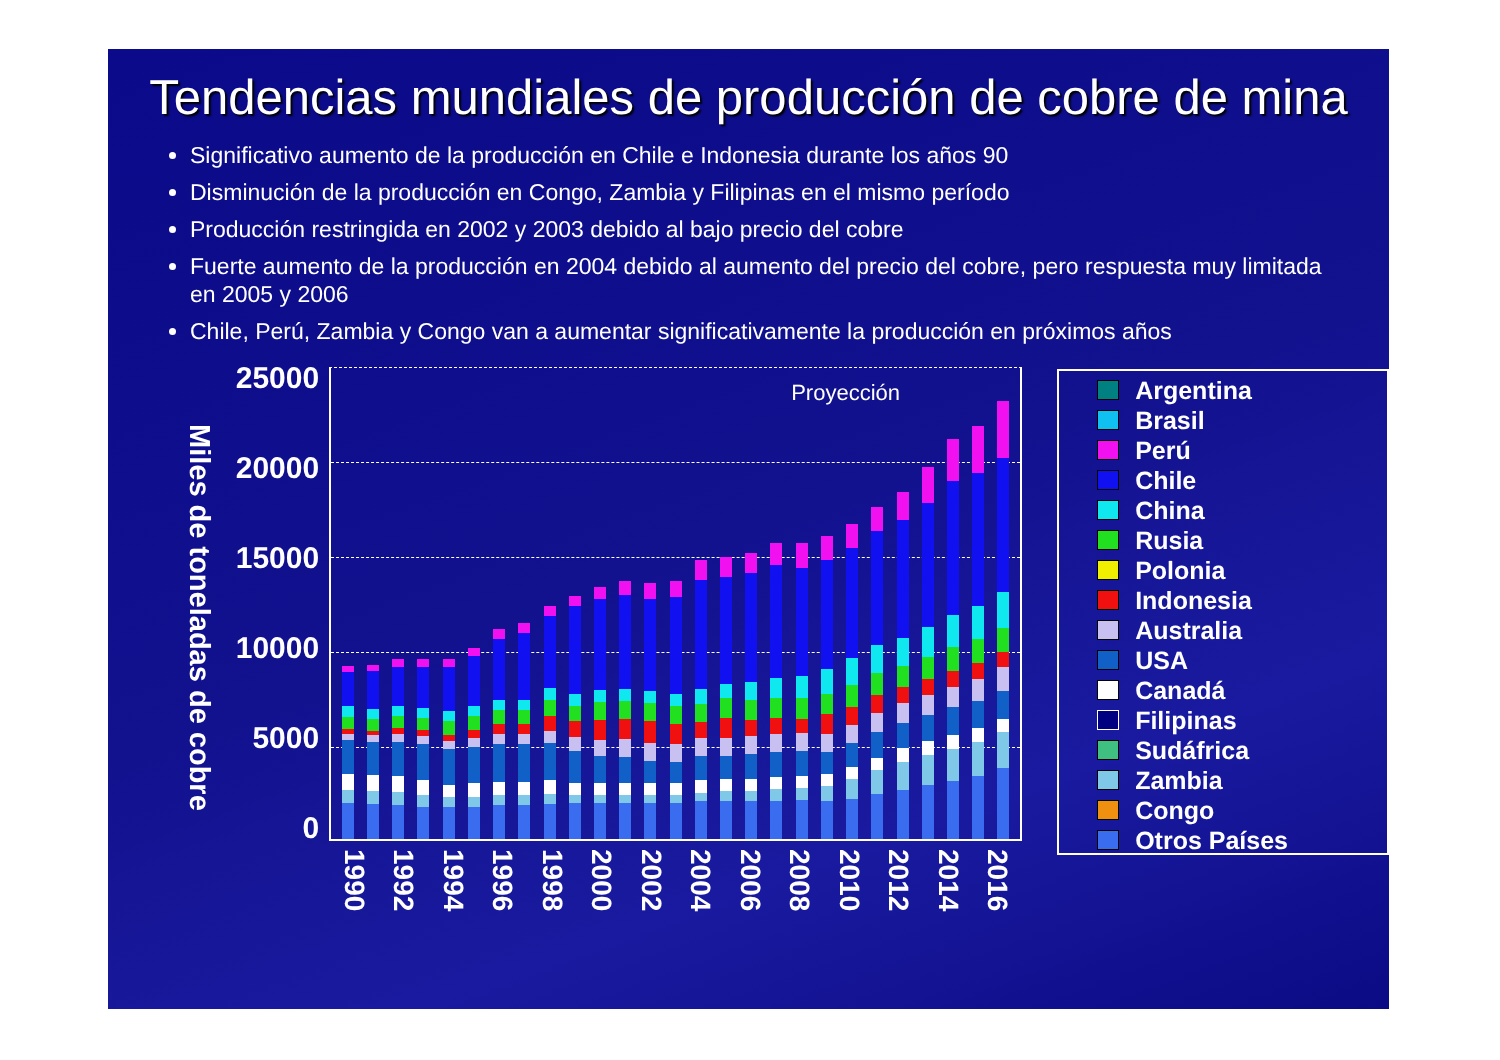Tendencias mundiales de producción de cobre de mina
Significativo aumento de la producción en Chile e Indonesia durante los años 90
Disminución de la producción en Congo, Zambia y Filipinas en el mismo período
Producción restringida en 2002 y 2003 debido al bajo precio del cobre
Fuerte aumento de la producción en 2004 debido al aumento del precio del cobre, pero respuesta muy limitada en 2005 y 2006
Chile, Perú, Zambia y Congo van a aumentar significativamente la producción en próximos años
Miles de toneladas de cobre
25000
20000
15000
10000
5000
0
Proyección
1990 1992 1994 1996 1998 2000 2002 2004 2006 2008 2010 2012 2014 2016
Argentina
Brasil
Perú
Chile
China
Rusia
Polonia
Indonesia
Australia
USA
Canadá
Filipinas
Sudáfrica
Zambia
Congo
Otros Países